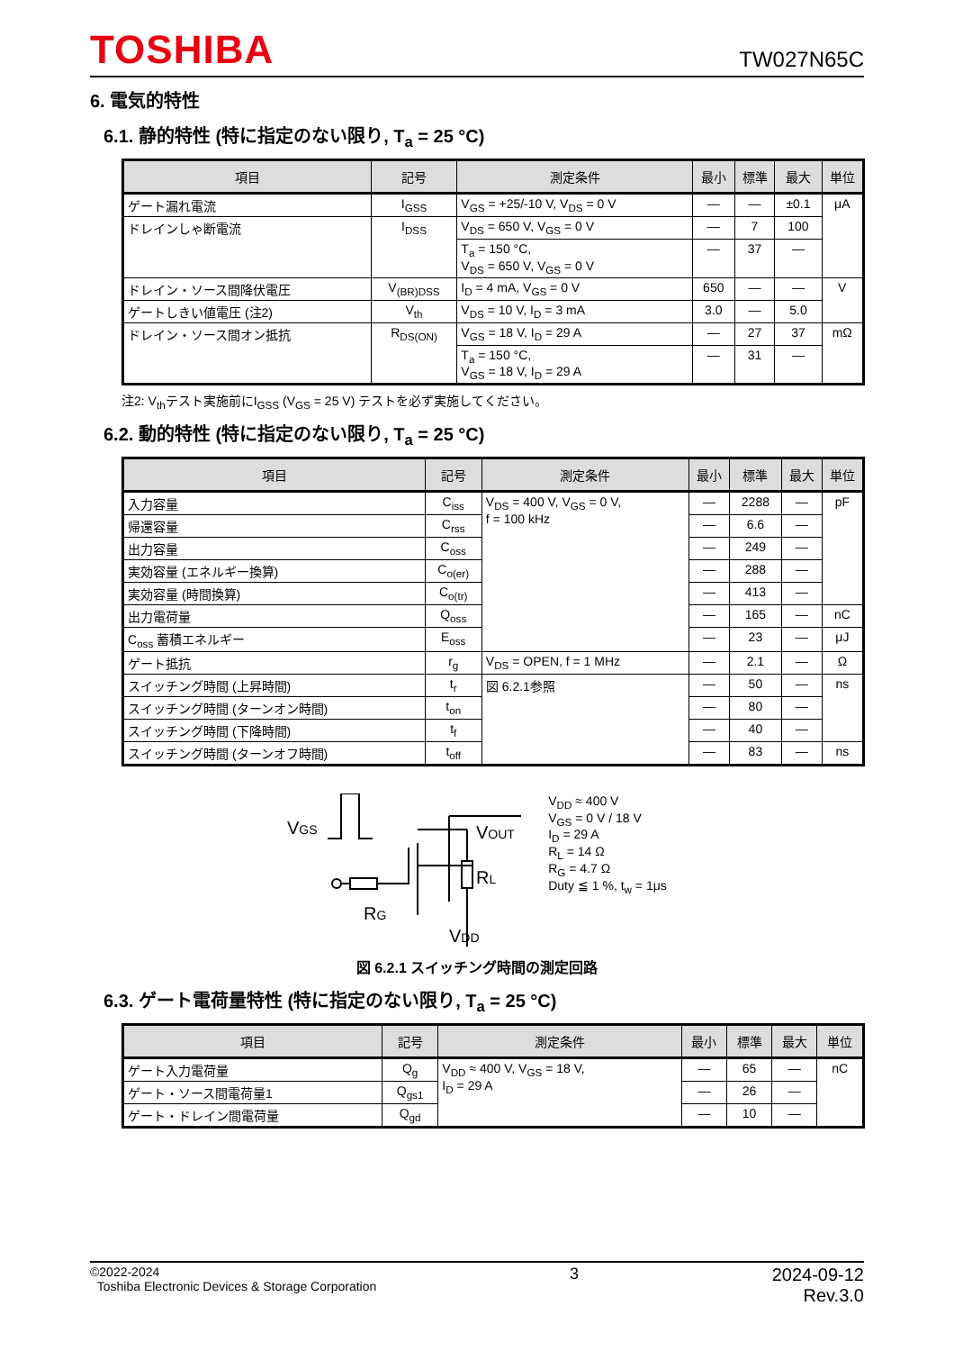TOSHIBA
TW027N65C
6. 電気的特性
6.1. 静的特性 (特に指定のない限り, T<sub>a</sub> = 25 °C)
| 項目 | 記号 | 測定条件 | 最小 | 標準 | 最大 | 単位 |
| --- | --- | --- | --- | --- | --- | --- |
| ゲート漏れ電流 | I<sub>GSS</sub> | V<sub>GS</sub> = +25/-10 V, V<sub>DS</sub> = 0 V | — | — | ±0.1 | μA |
| ドレインしゃ断電流 | I<sub>DSS</sub> | V<sub>DS</sub> = 650 V, V<sub>GS</sub> = 0 V | — | 7 | 100 | |
| | | T<sub>a</sub> = 150 °C, V<sub>DS</sub> = 650 V, V<sub>GS</sub> = 0 V | — | 37 | — | |
| ドレイン・ソース間降伏電圧 | V<sub>(BR)DSS</sub> | I<sub>D</sub> = 4 mA, V<sub>GS</sub> = 0 V | 650 | — | — | V |
| ゲートしきい値電圧 (注2) | V<sub>th</sub> | V<sub>DS</sub> = 10 V, I<sub>D</sub> = 3 mA | 3.0 | — | 5.0 | |
| ドレイン・ソース間オン抵抗 | R<sub>DS(ON)</sub> | V<sub>GS</sub> = 18 V, I<sub>D</sub> = 29 A | — | 27 | 37 | mΩ |
| | | T<sub>a</sub> = 150 °C, V<sub>GS</sub> = 18 V, I<sub>D</sub> = 29 A | — | 31 | — | |
注2: V<sub>th</sub>テスト実施前にI<sub>GSS</sub> (V<sub>GS</sub> = 25 V) テストを必ず実施してください。
6.2. 動的特性 (特に指定のない限り, T<sub>a</sub> = 25 °C)
| 項目 | 記号 | 測定条件 | 最小 | 標準 | 最大 | 単位 |
| --- | --- | --- | --- | --- | --- | --- |
| 入力容量 | C<sub>iss</sub> | V<sub>DS</sub> = 400 V, V<sub>GS</sub> = 0 V, f = 100 kHz | — | 2288 | — | pF |
| 帰還容量 | C<sub>rss</sub> | | — | 6.6 | — | |
| 出力容量 | C<sub>oss</sub> | | — | 249 | — | |
| 実効容量 (エネルギー換算) | C<sub>o(er)</sub> | | — | 288 | — | |
| 実効容量 (時間換算) | C<sub>o(tr)</sub> | | — | 413 | — | |
| 出力電荷量 | Q<sub>oss</sub> | | — | 165 | — | nC |
| C<sub>oss</sub> 蓄積エネルギー | E<sub>oss</sub> | | — | 23 | — | μJ |
| ゲート抵抗 | r<sub>g</sub> | V<sub>DS</sub> = OPEN, f = 1 MHz | — | 2.1 | — | Ω |
| スイッチング時間 (上昇時間) | t<sub>r</sub> | 図 6.2.1参照 | — | 50 | — | ns |
| スイッチング時間 (ターンオン時間) | t<sub>on</sub> | | — | 80 | — | |
| スイッチング時間 (下降時間) | t<sub>f</sub> | | — | 40 | — | |
| スイッチング時間 (ターンオフ時間) | t<sub>off</sub> | | — | 83 | — | ns |
VGS
RG
RL
VDD
VOUT
V<sub>DD</sub> ≈ 400 V
V<sub>GS</sub> = 0 V / 18 V
I<sub>D</sub> = 29 A
R<sub>L</sub> = 14 Ω
R<sub>G</sub> = 4.7 Ω
Duty ≦ 1 %, t<sub>w</sub> = 1μs
図 6.2.1 スイッチング時間の測定回路
6.3. ゲート電荷量特性 (特に指定のない限り, T<sub>a</sub> = 25 °C)
| 項目 | 記号 | 測定条件 | 最小 | 標準 | 最大 | 単位 |
| --- | --- | --- | --- | --- | --- | --- |
| ゲート入力電荷量 | Q<sub>g</sub> | V<sub>DD</sub> ≈ 400 V, V<sub>GS</sub> = 18 V, I<sub>D</sub> = 29 A | — | 65 | — | nC |
| ゲート・ソース間電荷量1 | Q<sub>gs1</sub> | | — | 26 | — | |
| ゲート・ドレイン間電荷量 | Q<sub>gd</sub> | | — | 10 | — | |
©2022-2024
Toshiba Electronic Devices & Storage Corporation
3 2024-09-12
Rev.3.0